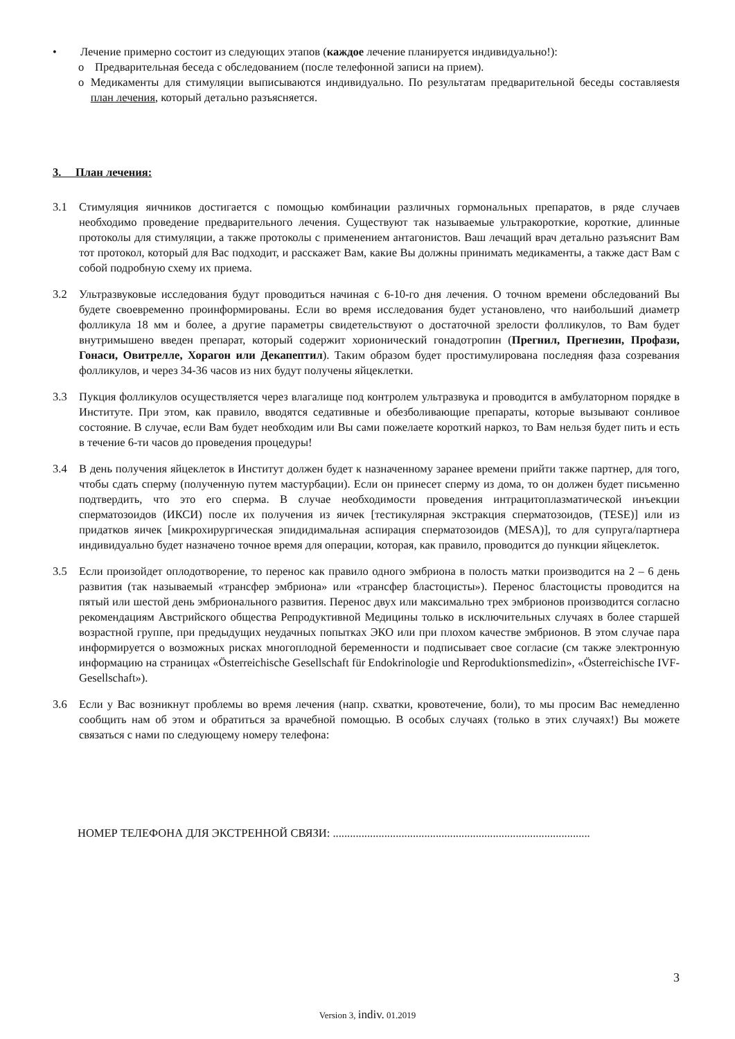• Лечение примерно состоит из следующих этапов (каждое лечение планируется индивидуально!):
o Предварительная беседа с обследованием (после телефонной записи на прием).
o Медикаменты для стимуляции выписываются индивидуально. По результатам предварительной беседы составляеstя план лечения, который детально разъясняется.
3. План лечения:
3.1 Стимуляция яичников достигается с помощью комбинации различных гормональных препаратов, в ряде случаев необходимо проведение предварительного лечения. Существуют так называемые ультракороткие, короткие, длинные протоколы для стимуляции, а также протоколы с применением антагонистов. Ваш лечащий врач детально разъяснит Вам тот протокол, который для Вас подходит, и расскажет Вам, какие Вы должны принимать медикаменты, а также даст Вам с собой подробную схему их приема.
3.2 Ультразвуковые исследования будут проводиться начиная с 6-10-го дня лечения. О точном времени обследований Вы будете своевременно проинформированы. Если во время исследования будет установлено, что наибольший диаметр фолликула 18 мм и более, а другие параметры свидетельствуют о достаточной зрелости фолликулов, то Вам будет внутримышено введен препарат, который содержит хорионический гонадотропин (Прегнил, Прегнезин, Профази, Гонаси, Овитрелле, Хорагон или Декапептил). Таким образом будет простимулирована последняя фаза созревания фолликулов, и через 34-36 часов из них будут получены яйцеклетки.
3.3 Пукция фолликулов осуществляется через влагалище под контролем ультразвука и проводится в амбулаторном порядке в Институте. При этом, как правило, вводятся седативные и обезболивающие препараты, которые вызывают сонливое состояние. В случае, если Вам будет необходим или Вы сами пожелаете короткий наркоз, то Вам нельзя будет пить и есть в течение 6-ти часов до проведения процедуры!
3.4 В день получения яйцеклеток в Институт должен будет к назначенному заранее времени прийти также партнер, для того, чтобы сдать сперму (полученную путем мастурбации). Если он принесет сперму из дома, то он должен будет письменно подтвердить, что это его сперма. В случае необходимости проведения интрацитоплазматической инъекции сперматозоидов (ИКСИ) после их получения из яичек [тестикулярная экстракция сперматозоидов, (TESE)] или из придатков яичек [микрохирургическая эпидидимальная аспирация сперматозоидов (MESA)], то для супруга/партнера индивидуально будет назначено точное время для операции, которая, как правило, проводится до пункции яйцеклеток.
3.5 Если произойдет оплодотворение, то перенос как правило одного эмбриона в полость матки производится на 2 – 6 день развития (так называемый «трансфер эмбриона» или «трансфер бластоцисты»). Перенос бластоцисты проводится на пятый или шестой день эмбрионального развития. Перенос двух или максимально трех эмбрионов производится согласно рекомендациям Австрийского общества Репродуктивной Медицины только в исключительных случаях в более старшей возрастной группе, при предыдущих неудачных попытках ЭКО или при плохом качестве эмбрионов. В этом случае пара информируется о возможных рисках многоплодной беременности и подписывает свое согласие (см также электронную информацию на страницах «Österreichische Gesellschaft für Endokrinologie und Reproduktionsmedizin», «Österreichische IVF-Gesellschaft»).
3.6 Если у Вас возникнут проблемы во время лечения (напр. схватки, кровотечение, боли), то мы просим Вас немедленно сообщить нам об этом и обратиться за врачебной помощью. В особых случаях (только в этих случаях!) Вы можете связаться с нами по следующему номеру телефона:
НОМЕР ТЕЛЕФОНА ДЛЯ ЭКСТРЕННОЙ СВЯЗИ: ..........................................................................................
3
Version 3, indiv. 01.2019